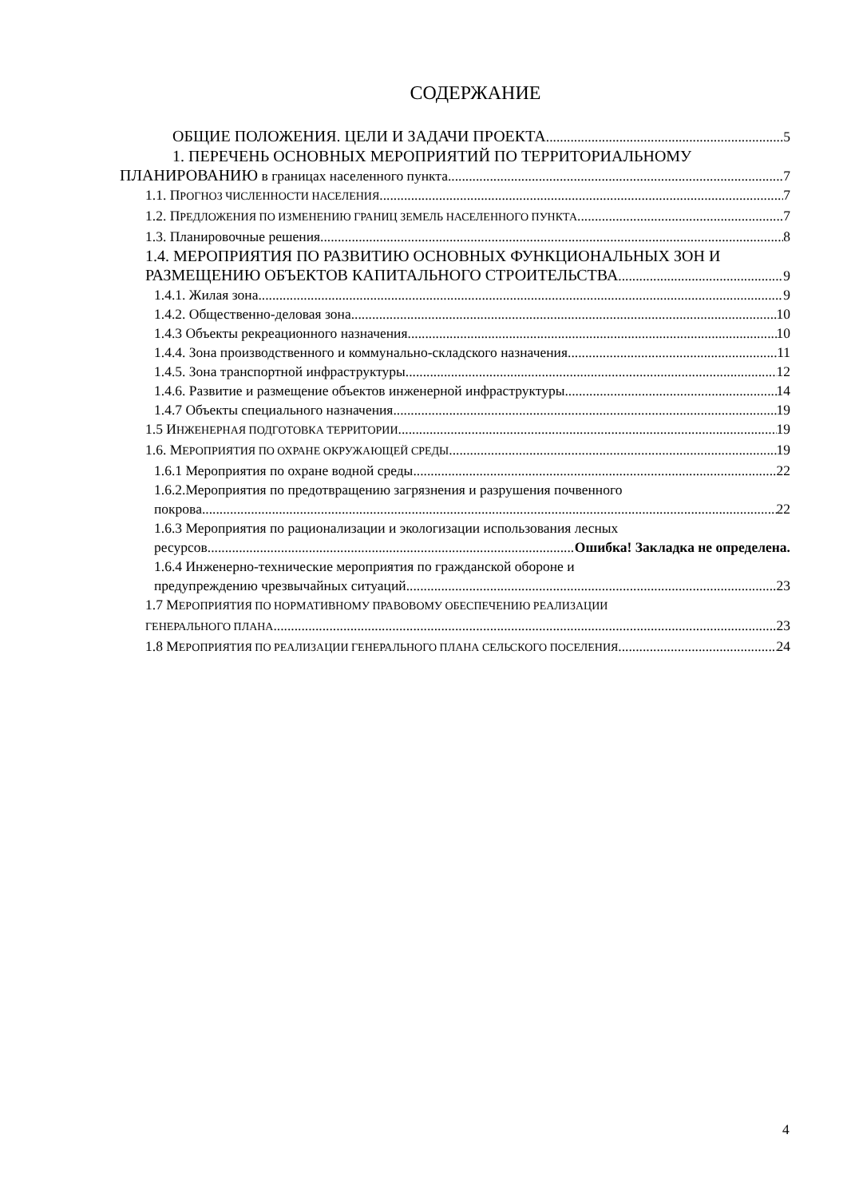СОДЕРЖАНИЕ
ОБЩИЕ ПОЛОЖЕНИЯ. ЦЕЛИ И ЗАДАЧИ ПРОЕКТА 5
1. ПЕРЕЧЕНЬ ОСНОВНЫХ МЕРОПРИЯТИЙ ПО ТЕРРИТОРИАЛЬНОМУ
ПЛАНИРОВАНИЮ в границах населенного пункта 7
1.1. ПРОГНОЗ ЧИСЛЕННОСТИ НАСЕЛЕНИЯ 7
1.2. ПРЕДЛОЖЕНИЯ ПО ИЗМЕНЕНИЮ ГРАНИЦ ЗЕМЕЛЬ НАСЕЛЕННОГО ПУНКТА 7
1.3. Планировочные решения 8
1.4. МЕРОПРИЯТИЯ ПО РАЗВИТИЮ ОСНОВНЫХ ФУНКЦИОНАЛЬНЫХ ЗОН И
РАЗМЕЩЕНИЮ ОБЪЕКТОВ КАПИТАЛЬНОГО СТРОИТЕЛЬСТВА 9
1.4.1. Жилая зона 9
1.4.2. Общественно-деловая зона 10
1.4.3 Объекты рекреационного назначения 10
1.4.4. Зона производственного и коммунально-складского назначения 11
1.4.5. Зона транспортной инфраструктуры 12
1.4.6. Развитие и размещение объектов инженерной инфраструктуры 14
1.4.7 Объекты специального назначения 19
1.5 ИНЖЕНЕРНАЯ ПОДГОТОВКА ТЕРРИТОРИИ 19
1.6. МЕРОПРИЯТИЯ ПО ОХРАНЕ ОКРУЖАЮЩЕЙ СРЕДЫ 19
1.6.1 Мероприятия по охране водной среды 22
1.6.2.Мероприятия по предотвращению загрязнения и разрушения почвенного
покрова 22
1.6.3 Мероприятия по рационализации и экологизации использования лесных
ресурсов Ошибка! Закладка не определена.
1.6.4 Инженерно-технические мероприятия по гражданской обороне и
предупреждению чрезвычайных ситуаций 23
1.7 МЕРОПРИЯТИЯ ПО НОРМАТИВНОМУ ПРАВОВОМУ ОБЕСПЕЧЕНИЮ РЕАЛИЗАЦИИ
ГЕНЕРАЛЬНОГО ПЛАНА 23
1.8 МЕРОПРИЯТИЯ ПО РЕАЛИЗАЦИИ ГЕНЕРАЛЬНОГО ПЛАНА СЕЛЬСКОГО ПОСЕЛЕНИЯ 24
4